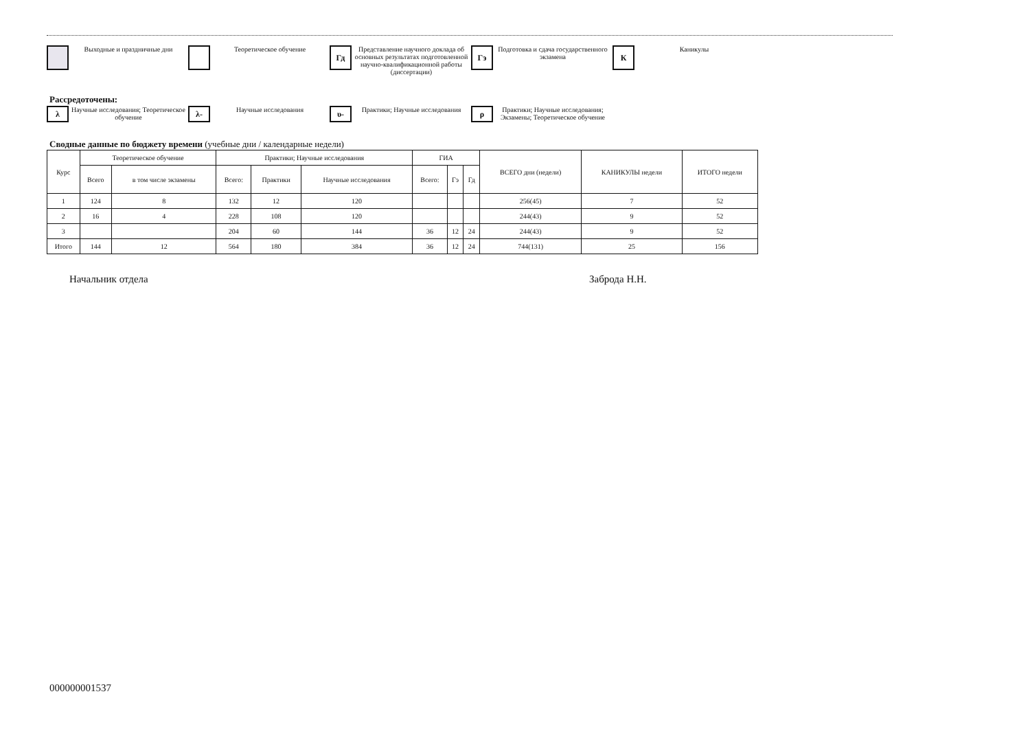Выходные и праздничные дни Теоретическое обучение
Гд
Представление научного доклада об основных результатах подготовленной научно-квалификационной работы (диссертации)
Гэ
Подготовка и сдача государственного экзамена
К
Каникулы
Рассредоточены:
λ
Научные исследования; Теоретическое обучение
λ-
Научные исследования
υ-
Практики; Научные исследования
ρ
Практики; Научные исследования; Экзамены; Теоретическое обучение
Сводные данные по бюджету времени (учебные дни / календарные недели)
| Курс | Теоретическое обучение | | Практики; Научные исследования | | | ГИА | | | ВСЕГО дни (недели) | КАНИКУЛЫ недели | ИТОГО недели |
| --- | --- | --- | --- | --- | --- | --- | --- | --- | --- | --- | --- |
| | Всего | в том числе экзамены | Всего: | Практики | Научные исследования | Всего: | Гэ | Гд | | | |
| 1 | 124 | 8 | 132 | 12 | 120 | | | | 256(45) | 7 | 52 |
| 2 | 16 | 4 | 228 | 108 | 120 | | | | 244(43) | 9 | 52 |
| 3 | | | 204 | 60 | 144 | 36 | 12 | 24 | 244(43) | 9 | 52 |
| Итого | 144 | 12 | 564 | 180 | 384 | 36 | 12 | 24 | 744(131) | 25 | 156 |
Начальник отдела Заброда Н.Н.
000000001537